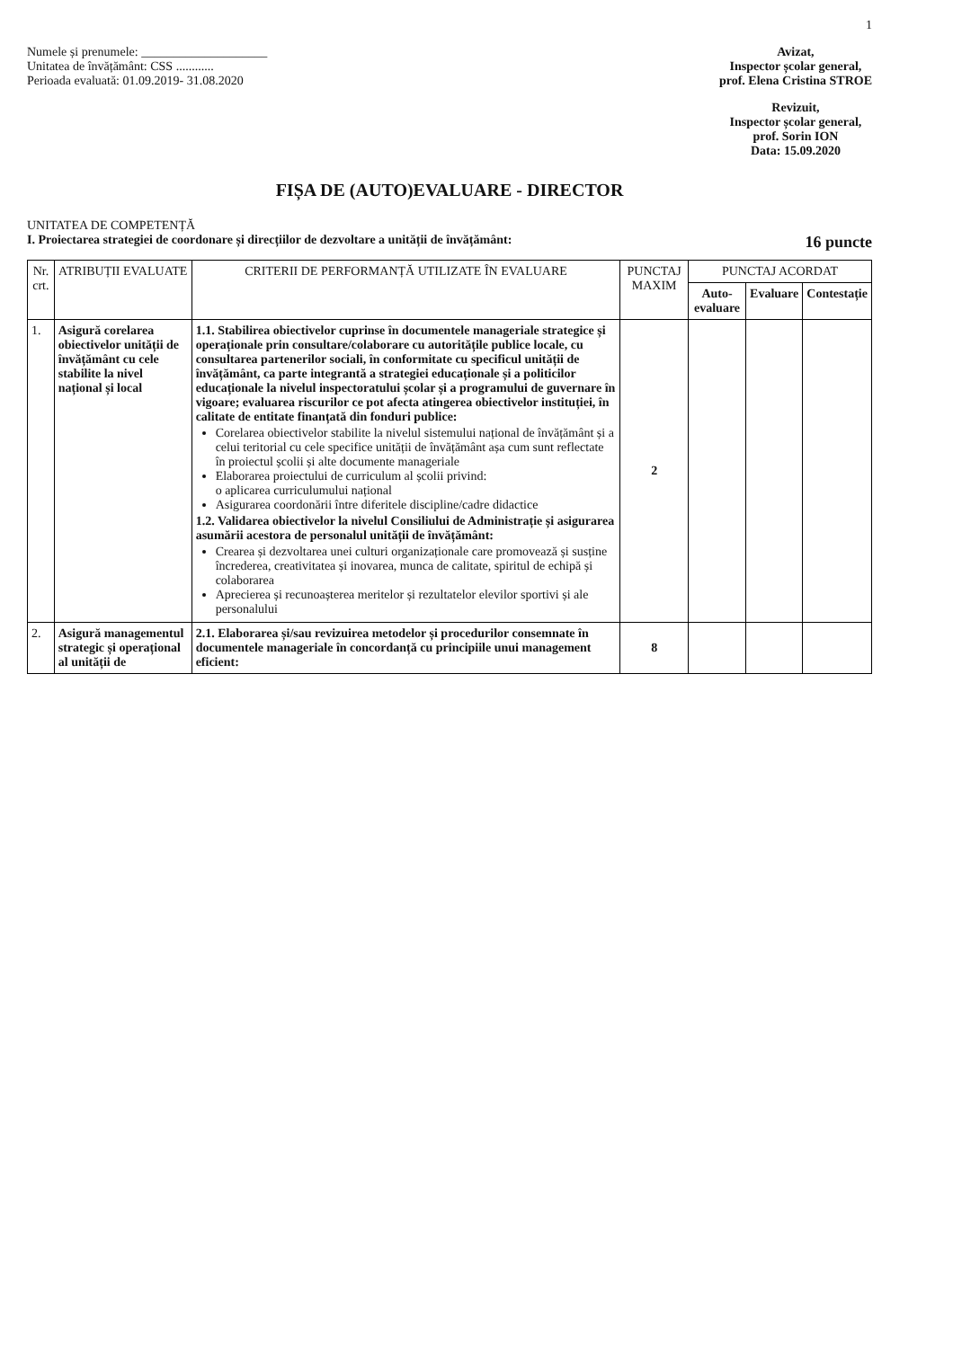1
Numele și prenumele: ____________________
Unitatea de învățământ: CSS ............
Perioada evaluată: 01.09.2019- 31.08.2020
Avizat,
Inspector școlar general,
prof. Elena Cristina STROE
Revizuit,
Inspector școlar general,
prof. Sorin ION
Data: 15.09.2020
FIȘA DE (AUTO)EVALUARE - DIRECTOR
UNITATEA DE COMPETENȚĂ
I. Proiectarea strategiei de coordonare și direcțiilor de dezvoltare a unității de învățământ: 16 puncte
| Nr. crt. | ATRIBUȚII EVALUATE | CRITERII DE PERFORMANȚĂ UTILIZATE ÎN EVALUARE | PUNCTAJ MAXIM | PUNCTAJ ACORDAT | | |
| --- | --- | --- | --- | --- | --- | --- |
| | | | | Auto-evaluare | Evaluare | Contestație |
| 1. | Asigură corelarea obiectivelor unității de învățământ cu cele stabilite la nivel național și local | 1.1. Stabilirea obiectivelor cuprinse în documentele manageriale strategice și operaționale prin consultare/colaborare cu autoritățile publice locale, cu consultarea partenerilor sociali, în conformitate cu specificul unității de învățământ, ca parte integrantă a strategiei educaționale și a politicilor educaționale la nivelul inspectoratului școlar și a programului de guvernare în vigoare; evaluarea riscurilor ce pot afecta atingerea obiectivelor instituției, în calitate de entitate finanțată din fonduri publice: Corelarea obiectivelor stabilite la nivelul sistemului național de învățământ și a celui teritorial cu cele specifice unității de învățământ așa cum sunt reflectate în proiectul școlii și alte documente manageriale Elaborarea proiectului de curriculum al școlii privind: o aplicarea curriculumului național Asigurarea coordonării între diferitele discipline/cadre didactice 1.2. Validarea obiectivelor la nivelul Consiliului de Administrație și asigurarea asumării acestora de personalul unității de învățământ: Crearea și dezvoltarea unei culturi organizaționale care promovează și susține încrederea, creativitatea și inovarea, munca de calitate, spiritul de echipă și colaborarea Aprecierea și recunoașterea meritelor și rezultatelor elevilor sportivi și ale personalului | 2 | | | |
| 2. | Asigură managementul strategic și operațional al unității de | 2.1. Elaborarea și/sau revizuirea metodelor și procedurilor consemnate în documentele manageriale în concordanță cu principiile unui management eficient: | 8 | | | |